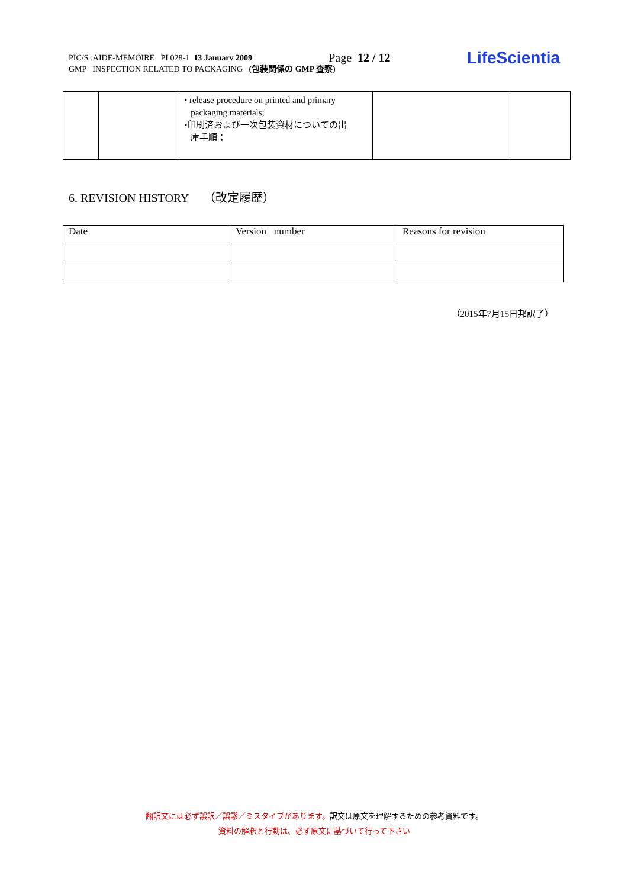PIC/S :AIDE-MEMOIRE PI 028-1 13 January 2009 Page 12 / 12 LifeScientia
GMP INSPECTION RELATED TO PACKAGING (包装関係の GMP 査察)
| | | • release procedure on printed and primary packaging materials; •印刷済および一次包装資材についての出 庫手順； | | |
6. REVISION HISTORY （改定履歴）
| Date | Version number | Reasons for revision |
（2015年7月15日邦訳了）
翻訳文には必ず誤訳／誤謬／ミスタイプがあります。訳文は原文を理解するための参考資料です。
資料の解釈と行動は、必ず原文に基づいて行って下さい